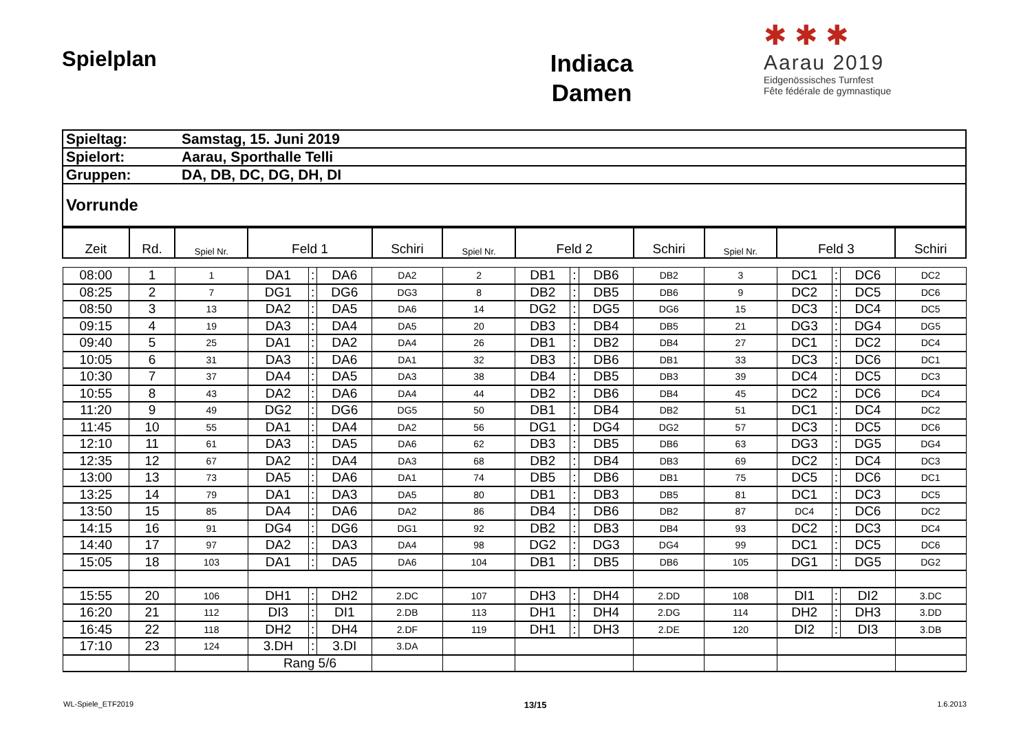Spielplan
Indiaca
Damen
✱ ✱ ✱
Aarau 2019
Eidgenössisches Turnfest
Fête fédérale de gymnastique
| Spieltag: | Samstag, 15. Juni 2019 |
| Spielort: | Aarau, Sporthalle Telli |
| Gruppen: | DA, DB, DC, DG, DH, DI |
| Vorrunde | |
| Zeit | Rd. | Spiel Nr. | Feld 1 | | | Schiri | Spiel Nr. | Feld 2 | | | Schiri | Spiel Nr. | Feld 3 | | | Schiri |
| --- | --- | --- | --- | --- | --- | --- | --- | --- | --- | --- | --- | --- | --- | --- | --- | --- |
| 08:00 | 1 | 1 | DA1 | : | DA6 | DA2 | 2 | DB1 | : | DB6 | DB2 | 3 | DC1 | : | DC6 | DC2 |
| 08:25 | 2 | 7 | DG1 | : | DG6 | DG3 | 8 | DB2 | : | DB5 | DB6 | 9 | DC2 | : | DC5 | DC6 |
| 08:50 | 3 | 13 | DA2 | : | DA5 | DA6 | 14 | DG2 | : | DG5 | DG6 | 15 | DC3 | : | DC4 | DC5 |
| 09:15 | 4 | 19 | DA3 | : | DA4 | DA5 | 20 | DB3 | : | DB4 | DB5 | 21 | DG3 | : | DG4 | DG5 |
| 09:40 | 5 | 25 | DA1 | : | DA2 | DA4 | 26 | DB1 | : | DB2 | DB4 | 27 | DC1 | : | DC2 | DC4 |
| 10:05 | 6 | 31 | DA3 | : | DA6 | DA1 | 32 | DB3 | : | DB6 | DB1 | 33 | DC3 | : | DC6 | DC1 |
| 10:30 | 7 | 37 | DA4 | : | DA5 | DA3 | 38 | DB4 | : | DB5 | DB3 | 39 | DC4 | : | DC5 | DC3 |
| 10:55 | 8 | 43 | DA2 | : | DA6 | DA4 | 44 | DB2 | : | DB6 | DB4 | 45 | DC2 | : | DC6 | DC4 |
| 11:20 | 9 | 49 | DG2 | : | DG6 | DG5 | 50 | DB1 | : | DB4 | DB2 | 51 | DC1 | : | DC4 | DC2 |
| 11:45 | 10 | 55 | DA1 | : | DA4 | DA2 | 56 | DG1 | : | DG4 | DG2 | 57 | DC3 | : | DC5 | DC6 |
| 12:10 | 11 | 61 | DA3 | : | DA5 | DA6 | 62 | DB3 | : | DB5 | DB6 | 63 | DG3 | : | DG5 | DG4 |
| 12:35 | 12 | 67 | DA2 | : | DA4 | DA3 | 68 | DB2 | : | DB4 | DB3 | 69 | DC2 | : | DC4 | DC3 |
| 13:00 | 13 | 73 | DA5 | : | DA6 | DA1 | 74 | DB5 | : | DB6 | DB1 | 75 | DC5 | : | DC6 | DC1 |
| 13:25 | 14 | 79 | DA1 | : | DA3 | DA5 | 80 | DB1 | : | DB3 | DB5 | 81 | DC1 | : | DC3 | DC5 |
| 13:50 | 15 | 85 | DA4 | : | DA6 | DA2 | 86 | DB4 | : | DB6 | DB2 | 87 | DC4 | : | DC6 | DC2 |
| 14:15 | 16 | 91 | DG4 | : | DG6 | DG1 | 92 | DB2 | : | DB3 | DB4 | 93 | DC2 | : | DC3 | DC4 |
| 14:40 | 17 | 97 | DA2 | : | DA3 | DA4 | 98 | DG2 | : | DG3 | DG4 | 99 | DC1 | : | DC5 | DC6 |
| 15:05 | 18 | 103 | DA1 | : | DA5 | DA6 | 104 | DB1 | : | DB5 | DB6 | 105 | DG1 | : | DG5 | DG2 |
| 15:55 | 20 | 106 | DH1 | : | DH2 | 2.DC | 107 | DH3 | : | DH4 | 2.DD | 108 | DI1 | : | DI2 | 3.DC |
| 16:20 | 21 | 112 | DI3 | : | DI1 | 2.DB | 113 | DH1 | : | DH4 | 2.DG | 114 | DH2 | : | DH3 | 3.DD |
| 16:45 | 22 | 118 | DH2 | : | DH4 | 2.DF | 119 | DH1 | : | DH3 | 2.DE | 120 | DI2 | : | DI3 | 3.DB |
| 17:10 | 23 | 124 | 3.DH | : | 3.DI | 3.DA | | | | | | | | | | |
| | | | Rang 5/6 | | | | | | | | | | | | | |
WL-Spiele_ETF2019 13/15 1.6.2013